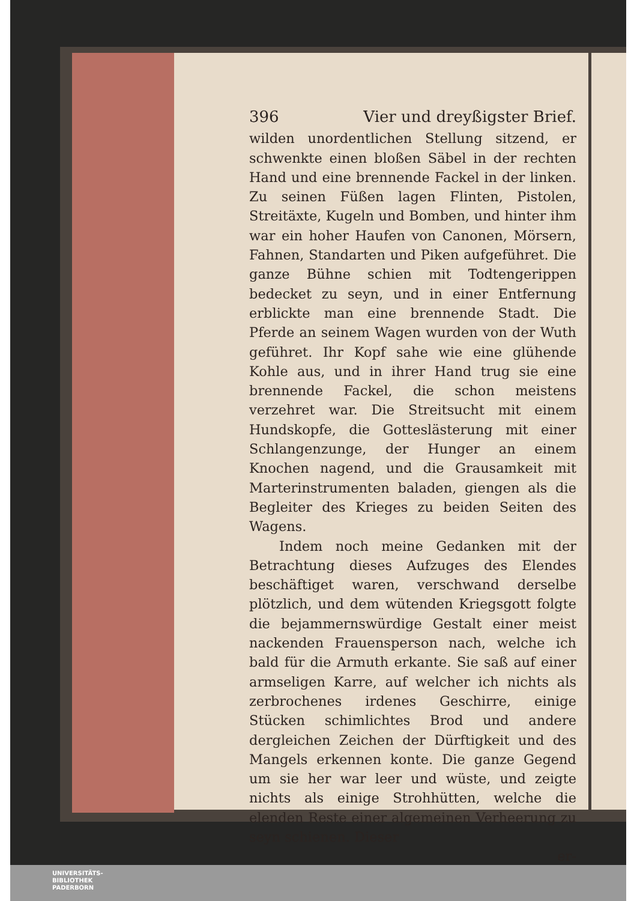396 Vier und dreyßigster Brief.
wilden unordentlichen Stellung sitzend, er schwenkte einen bloßen Säbel in der rechten Hand und eine brennende Fackel in der linken. Zu seinen Füßen lagen Flinten, Pistolen, Streitäxte, Kugeln und Bomben, und hinter ihm war ein hoher Haufen von Canonen, Mörsern, Fahnen, Standarten und Piken aufgeführet. Die ganze Bühne schien mit Todtengerippen bedecket zu seyn, und in einer Entfernung erblickte man eine brennende Stadt. Die Pferde an seinem Wagen wurden von der Wuth geführet. Ihr Kopf sahe wie eine glühende Kohle aus, und in ihrer Hand trug sie eine brennende Fackel, die schon meistens verzehret war. Die Streitsucht mit einem Hundskopfe, die Gotteslästerung mit einer Schlangenzunge, der Hunger an einem Knochen nagend, und die Grausamkeit mit Marterinstrumenten baladen, giengen als die Begleiter des Krieges zu beiden Seiten des Wagens.
Indem noch meine Gedanken mit der Betrachtung dieses Aufzuges des Elendes beschäftiget waren, verschwand derselbe plötzlich, und dem wütenden Kriegsgott folgte die bejammernswürdige Gestalt einer meist nackenden Frauensperson nach, welche ich bald für die Armuth erkante. Sie saß auf einer armseligen Karre, auf welcher ich nichts als zerbrochenes irdenes Geschirre, einige Stücken schimlichtes Brod und andere dergleichen Zeichen der Dürftigkeit und des Mangels erkennen konte. Die ganze Gegend um sie her war leer und wüste, und zeigte nichts als einige Strohhütten, welche die elenden Reste einer algemeinen Verheerung zu seyn schienen. Dieser
er-
UNIVERSITÄTS-
BIBLIOTHEK
PADERBORN